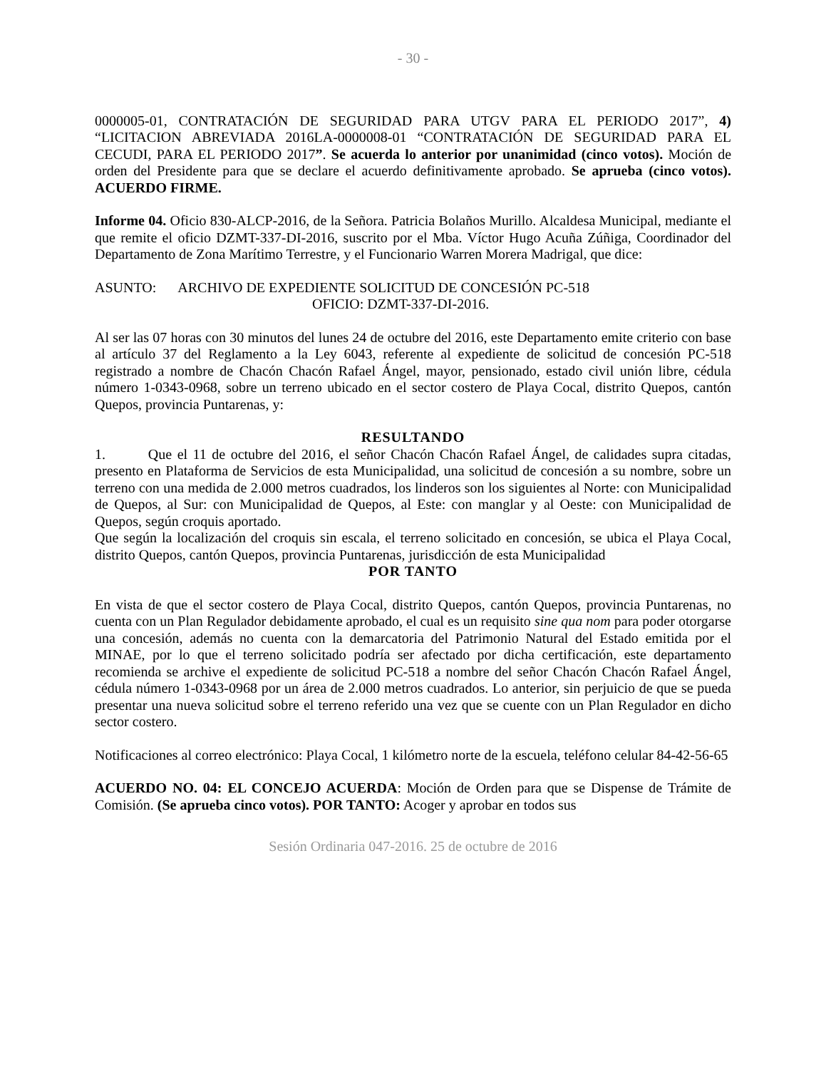- 30 -
0000005-01, CONTRATACIÓN DE SEGURIDAD PARA UTGV PARA EL PERIODO 2017”, 4) “LICITACION ABREVIADA 2016LA-0000008-01 “CONTRATACIÓN DE SEGURIDAD PARA EL CECUDI, PARA EL PERIODO 2017”. Se acuerda lo anterior por unanimidad (cinco votos). Moción de orden del Presidente para que se declare el acuerdo definitivamente aprobado. Se aprueba (cinco votos). ACUERDO FIRME.
Informe 04. Oficio 830-ALCP-2016, de la Señora. Patricia Bolaños Murillo. Alcaldesa Municipal, mediante el que remite el oficio DZMT-337-DI-2016, suscrito por el Mba. Víctor Hugo Acuña Zúñiga, Coordinador del Departamento de Zona Marítimo Terrestre, y el Funcionario Warren Morera Madrigal, que dice:
ASUNTO: ARCHIVO DE EXPEDIENTE SOLICITUD DE CONCESIÓN PC-518
OFICIO: DZMT-337-DI-2016.
Al ser las 07 horas con 30 minutos del lunes 24 de octubre del 2016, este Departamento emite criterio con base al artículo 37 del Reglamento a la Ley 6043, referente al expediente de solicitud de concesión PC-518 registrado a nombre de Chacón Chacón Rafael Ángel, mayor, pensionado, estado civil unión libre, cédula número 1-0343-0968, sobre un terreno ubicado en el sector costero de Playa Cocal, distrito Quepos, cantón Quepos, provincia Puntarenas, y:
RESULTANDO
1. Que el 11 de octubre del 2016, el señor Chacón Chacón Rafael Ángel, de calidades supra citadas, presento en Plataforma de Servicios de esta Municipalidad, una solicitud de concesión a su nombre, sobre un terreno con una medida de 2.000 metros cuadrados, los linderos son los siguientes al Norte: con Municipalidad de Quepos, al Sur: con Municipalidad de Quepos, al Este: con manglar y al Oeste: con Municipalidad de Quepos, según croquis aportado.
Que según la localización del croquis sin escala, el terreno solicitado en concesión, se ubica el Playa Cocal, distrito Quepos, cantón Quepos, provincia Puntarenas, jurisdicción de esta Municipalidad
POR TANTO
En vista de que el sector costero de Playa Cocal, distrito Quepos, cantón Quepos, provincia Puntarenas, no cuenta con un Plan Regulador debidamente aprobado, el cual es un requisito sine qua nom para poder otorgarse una concesión, además no cuenta con la demarcatoria del Patrimonio Natural del Estado emitida por el MINAE, por lo que el terreno solicitado podría ser afectado por dicha certificación, este departamento recomienda se archive el expediente de solicitud PC-518 a nombre del señor Chacón Chacón Rafael Ángel, cédula número 1-0343-0968 por un área de 2.000 metros cuadrados. Lo anterior, sin perjuicio de que se pueda presentar una nueva solicitud sobre el terreno referido una vez que se cuente con un Plan Regulador en dicho sector costero.
Notificaciones al correo electrónico: Playa Cocal, 1 kilómetro norte de la escuela, teléfono celular 84-42-56-65
ACUERDO NO. 04: EL CONCEJO ACUERDA: Moción de Orden para que se Dispense de Trámite de Comisión. (Se aprueba cinco votos). POR TANTO: Acoger y aprobar en todos sus
Sesión Ordinaria 047-2016. 25 de octubre de 2016